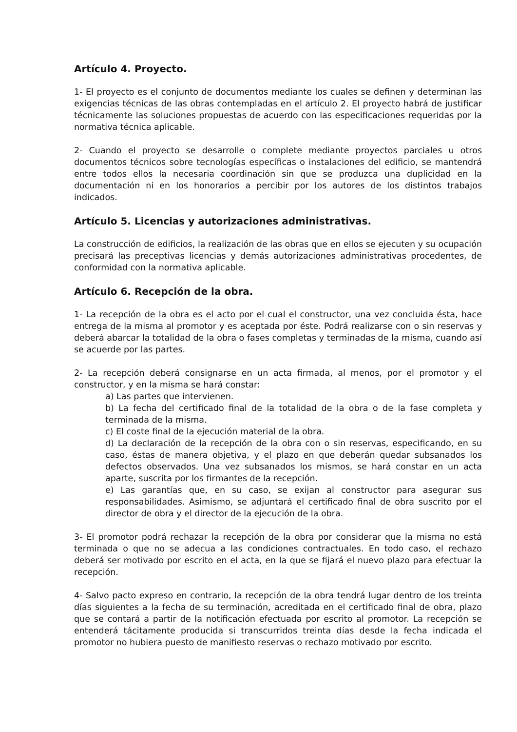Artículo 4. Proyecto.
1- El proyecto es el conjunto de documentos mediante los cuales se definen y determinan las exigencias técnicas de las obras contempladas en el artículo 2. El proyecto habrá de justificar técnicamente las soluciones propuestas de acuerdo con las especificaciones requeridas por la normativa técnica aplicable.
2- Cuando el proyecto se desarrolle o complete mediante proyectos parciales u otros documentos técnicos sobre tecnologías específicas o instalaciones del edificio, se mantendrá entre todos ellos la necesaria coordinación sin que se produzca una duplicidad en la documentación ni en los honorarios a percibir por los autores de los distintos trabajos indicados.
Artículo 5. Licencias y autorizaciones administrativas.
La construcción de edificios, la realización de las obras que en ellos se ejecuten y su ocupación precisará las preceptivas licencias y demás autorizaciones administrativas procedentes, de conformidad con la normativa aplicable.
Artículo 6. Recepción de la obra.
1- La recepción de la obra es el acto por el cual el constructor, una vez concluida ésta, hace entrega de la misma al promotor y es aceptada por éste. Podrá realizarse con o sin reservas y deberá abarcar la totalidad de la obra o fases completas y terminadas de la misma, cuando así se acuerde por las partes.
2- La recepción deberá consignarse en un acta firmada, al menos, por el promotor y el constructor, y en la misma se hará constar:
a) Las partes que intervienen.
b) La fecha del certificado final de la totalidad de la obra o de la fase completa y terminada de la misma.
c) El coste final de la ejecución material de la obra.
d) La declaración de la recepción de la obra con o sin reservas, especificando, en su caso, éstas de manera objetiva, y el plazo en que deberán quedar subsanados los defectos observados. Una vez subsanados los mismos, se hará constar en un acta aparte, suscrita por los firmantes de la recepción.
e) Las garantías que, en su caso, se exijan al constructor para asegurar sus responsabilidades. Asimismo, se adjuntará el certificado final de obra suscrito por el director de obra y el director de la ejecución de la obra.
3- El promotor podrá rechazar la recepción de la obra por considerar que la misma no está terminada o que no se adecua a las condiciones contractuales. En todo caso, el rechazo deberá ser motivado por escrito en el acta, en la que se fijará el nuevo plazo para efectuar la recepción.
4- Salvo pacto expreso en contrario, la recepción de la obra tendrá lugar dentro de los treinta días siguientes a la fecha de su terminación, acreditada en el certificado final de obra, plazo que se contará a partir de la notificación efectuada por escrito al promotor. La recepción se entenderá tácitamente producida si transcurridos treinta días desde la fecha indicada el promotor no hubiera puesto de manifiesto reservas o rechazo motivado por escrito.